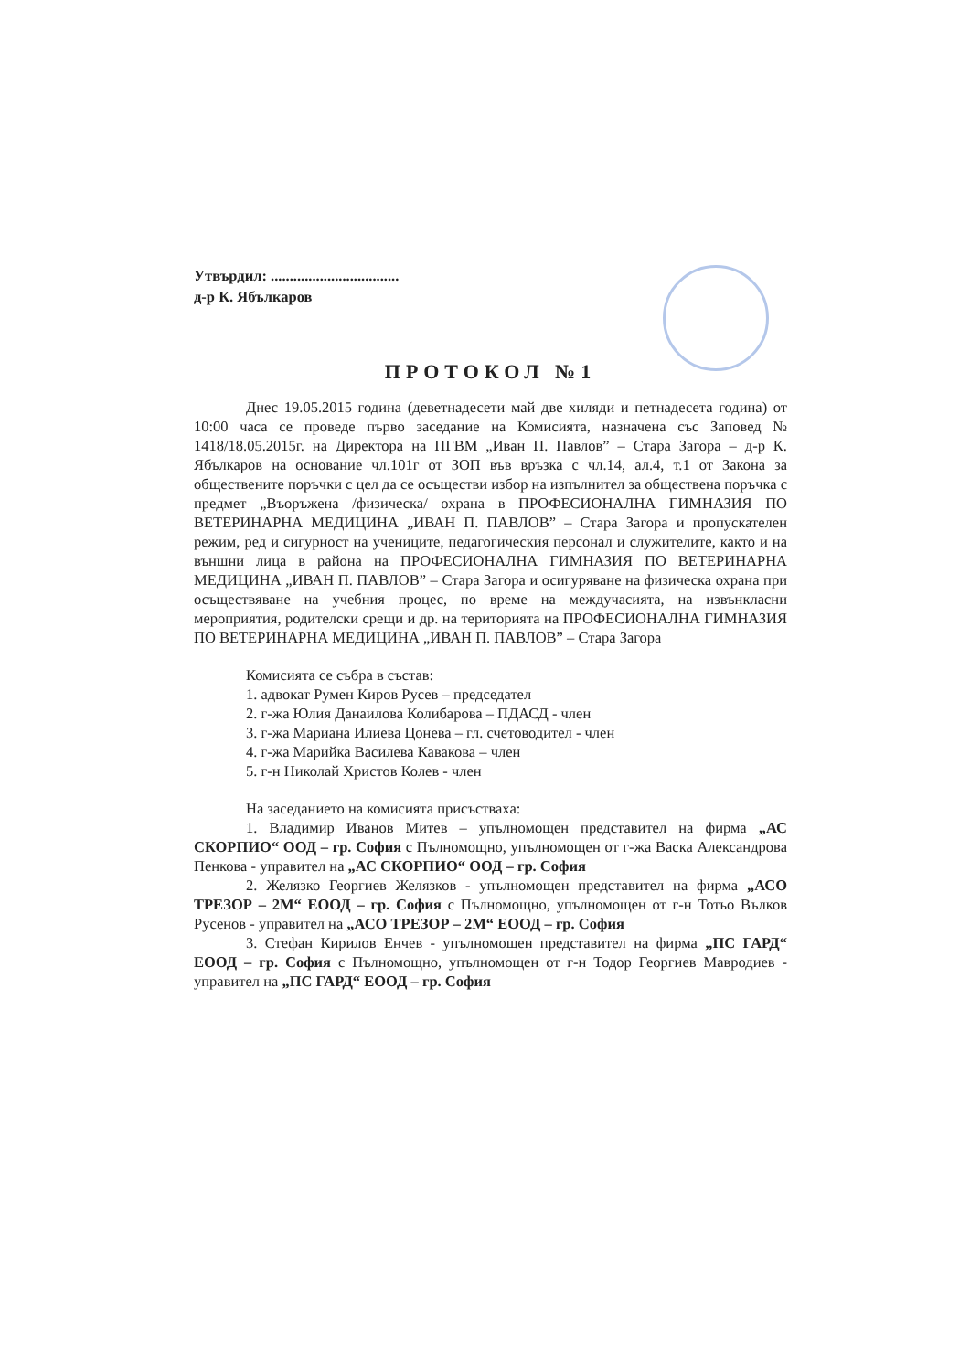Утвърдил: ..................................
д-р К. Ябълкаров
ПРОТОКОЛ №1
Днес 19.05.2015 година (деветнадесети май две хиляди и петнадесета година) от 10:00 часа се проведе първо заседание на Комисията, назначена със Заповед № 1418/18.05.2015г. на Директора на ПГВМ „Иван П. Павлов” – Стара Загора – д-р К. Ябълкаров на основание чл.101г от ЗОП във връзка с чл.14, ал.4, т.1 от Закона за обществените поръчки с цел да се осъществи избор на изпълнител за обществена поръчка с предмет „Въоръжена /физическа/ охрана в ПРОФЕСИОНАЛНА ГИМНАЗИЯ ПО ВЕТЕРИНАРНА МЕДИЦИНА „ИВАН П. ПАВЛОВ” – Стара Загора и пропускателен режим, ред и сигурност на учениците, педагогическия персонал и служителите, както и на външни лица в района на ПРОФЕСИОНАЛНА ГИМНАЗИЯ ПО ВЕТЕРИНАРНА МЕДИЦИНА „ИВАН П. ПАВЛОВ” – Стара Загора и осигуряване на физическа охрана при осъществяване на учебния процес, по време на междучасията, на извънкласни мероприятия, родителски срещи и др. на територията на ПРОФЕСИОНАЛНА ГИМНАЗИЯ ПО ВЕТЕРИНАРНА МЕДИЦИНА „ИВАН П. ПАВЛОВ” – Стара Загора
Комисията се събра в състав:
1. адвокат Румен Киров Русев – председател
2. г-жа Юлия Данаилова Колибарова – ПДАСД - член
3. г-жа Мариана Илиева Цонева – гл. счетоводител - член
4. г-жа Марийка Василева Кавакова – член
5. г-н Николай Христов Колев - член
На заседанието на комисията присъстваха:
1. Владимир Иванов Митев – упълномощен представител на фирма „АС СКОРПИО“ ООД – гр. София с Пълномощно, упълномощен от г-жа Васка Александрова Пенкова - управител на „АС СКОРПИО“ ООД – гр. София
2. Желязко Георгиев Желязков - упълномощен представител на фирма „АСО ТРЕЗОР – 2М“ ЕООД – гр. София с Пълномощно, упълномощен от г-н Тотьо Вълков Русенов - управител на „АСО ТРЕЗОР – 2М“ ЕООД – гр. София
3. Стефан Кирилов Енчев - упълномощен представител на фирма „ПС ГАРД“ ЕООД – гр. София с Пълномощно, упълномощен от г-н Тодор Георгиев Мавродиев - управител на „ПС ГАРД“ ЕООД – гр. София